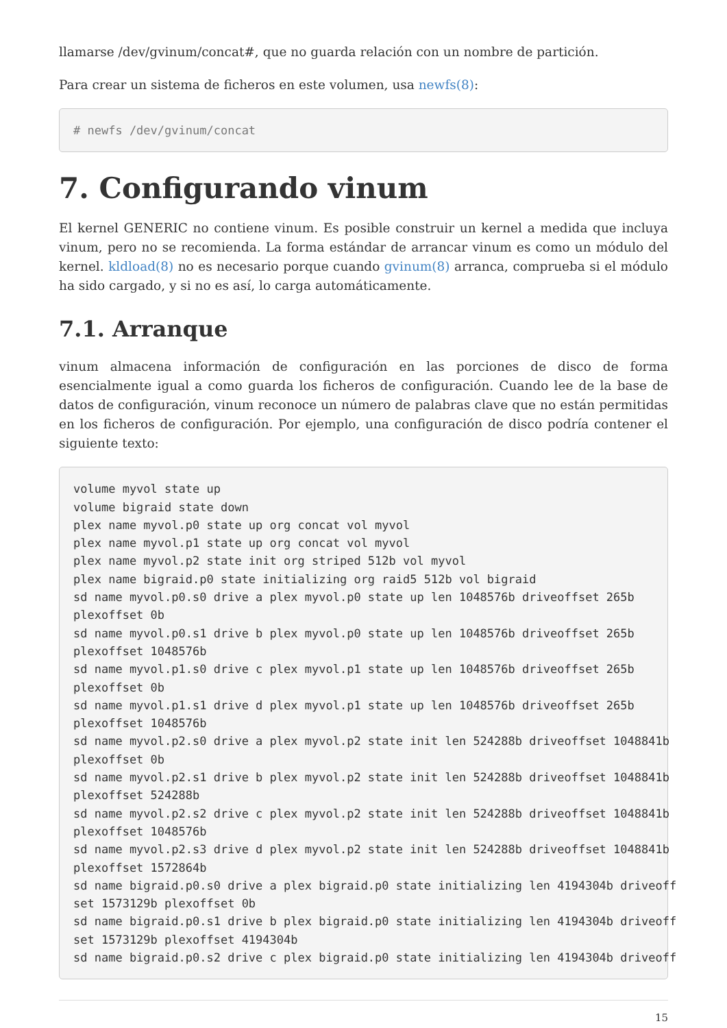llamarse /dev/gvinum/concat#, que no guarda relación con un nombre de partición.
Para crear un sistema de ficheros en este volumen, usa newfs(8):
# newfs /dev/gvinum/concat
7. Configurando vinum
El kernel GENERIC no contiene vinum. Es posible construir un kernel a medida que incluya vinum, pero no se recomienda. La forma estándar de arrancar vinum es como un módulo del kernel. kldload(8) no es necesario porque cuando gvinum(8) arranca, comprueba si el módulo ha sido cargado, y si no es así, lo carga automáticamente.
7.1. Arranque
vinum almacena información de configuración en las porciones de disco de forma esencialmente igual a como guarda los ficheros de configuración. Cuando lee de la base de datos de configuración, vinum reconoce un número de palabras clave que no están permitidas en los ficheros de configuración. Por ejemplo, una configuración de disco podría contener el siguiente texto:
volume myvol state up
volume bigraid state down
plex name myvol.p0 state up org concat vol myvol
plex name myvol.p1 state up org concat vol myvol
plex name myvol.p2 state init org striped 512b vol myvol
plex name bigraid.p0 state initializing org raid5 512b vol bigraid
sd name myvol.p0.s0 drive a plex myvol.p0 state up len 1048576b driveoffset 265b
plexoffset 0b
sd name myvol.p0.s1 drive b plex myvol.p0 state up len 1048576b driveoffset 265b
plexoffset 1048576b
sd name myvol.p1.s0 drive c plex myvol.p1 state up len 1048576b driveoffset 265b
plexoffset 0b
sd name myvol.p1.s1 drive d plex myvol.p1 state up len 1048576b driveoffset 265b
plexoffset 1048576b
sd name myvol.p2.s0 drive a plex myvol.p2 state init len 524288b driveoffset 1048841b
plexoffset 0b
sd name myvol.p2.s1 drive b plex myvol.p2 state init len 524288b driveoffset 1048841b
plexoffset 524288b
sd name myvol.p2.s2 drive c plex myvol.p2 state init len 524288b driveoffset 1048841b
plexoffset 1048576b
sd name myvol.p2.s3 drive d plex myvol.p2 state init len 524288b driveoffset 1048841b
plexoffset 1572864b
sd name bigraid.p0.s0 drive a plex bigraid.p0 state initializing len 4194304b driveoff
set 1573129b plexoffset 0b
sd name bigraid.p0.s1 drive b plex bigraid.p0 state initializing len 4194304b driveoff
set 1573129b plexoffset 4194304b
sd name bigraid.p0.s2 drive c plex bigraid.p0 state initializing len 4194304b driveoff
15